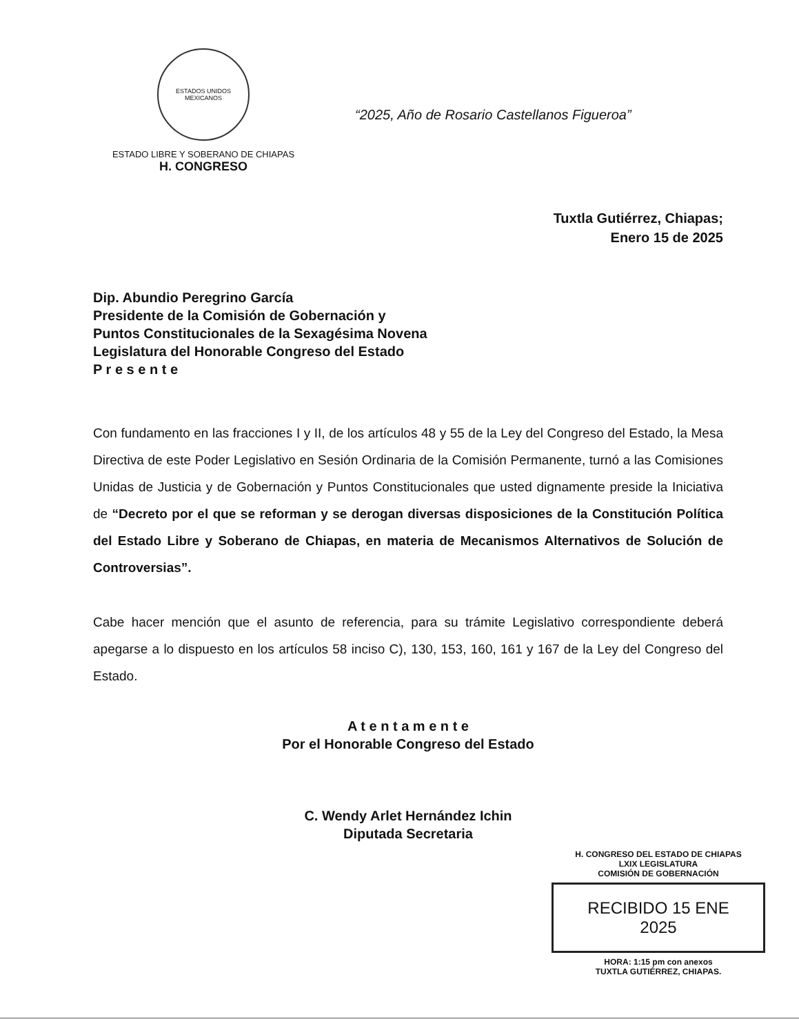ESTADOS UNIDOS MEXICANOS
ESTADO LIBRE Y SOBERANO DE CHIAPAS
H. CONGRESO
“2025, Año de Rosario Castellanos Figueroa”
Tuxtla Gutiérrez, Chiapas;
Enero 15 de 2025
Dip. Abundio Peregrino García
Presidente de la Comisión de Gobernación y
Puntos Constitucionales de la Sexagésima Novena
Legislatura del Honorable Congreso del Estado
P r e s e n t e
Con fundamento en las fracciones I y II, de los artículos 48 y 55 de la Ley del Congreso del Estado, la Mesa Directiva de este Poder Legislativo en Sesión Ordinaria de la Comisión Permanente, turnó a las Comisiones Unidas de Justicia y de Gobernación y Puntos Constitucionales que usted dignamente preside la Iniciativa de “Decreto por el que se reforman y se derogan diversas disposiciones de la Constitución Política del Estado Libre y Soberano de Chiapas, en materia de Mecanismos Alternativos de Solución de Controversias”.
Cabe hacer mención que el asunto de referencia, para su trámite Legislativo correspondiente deberá apegarse a lo dispuesto en los artículos 58 inciso C), 130, 153, 160, 161 y 167 de la Ley del Congreso del Estado.
A t e n t a m e n t e
Por el Honorable Congreso del Estado
C. Wendy Arlet Hernández Ichin
Diputada Secretaria
H. CONGRESO DEL ESTADO DE CHIAPAS
LXIX LEGISLATURA
COMISIÓN DE GOBERNACIÓN
RECIBIDO 15 ENE 2025
HORA: 1:15 pm con anexos
TUXTLA GUTIÉRREZ, CHIAPAS.